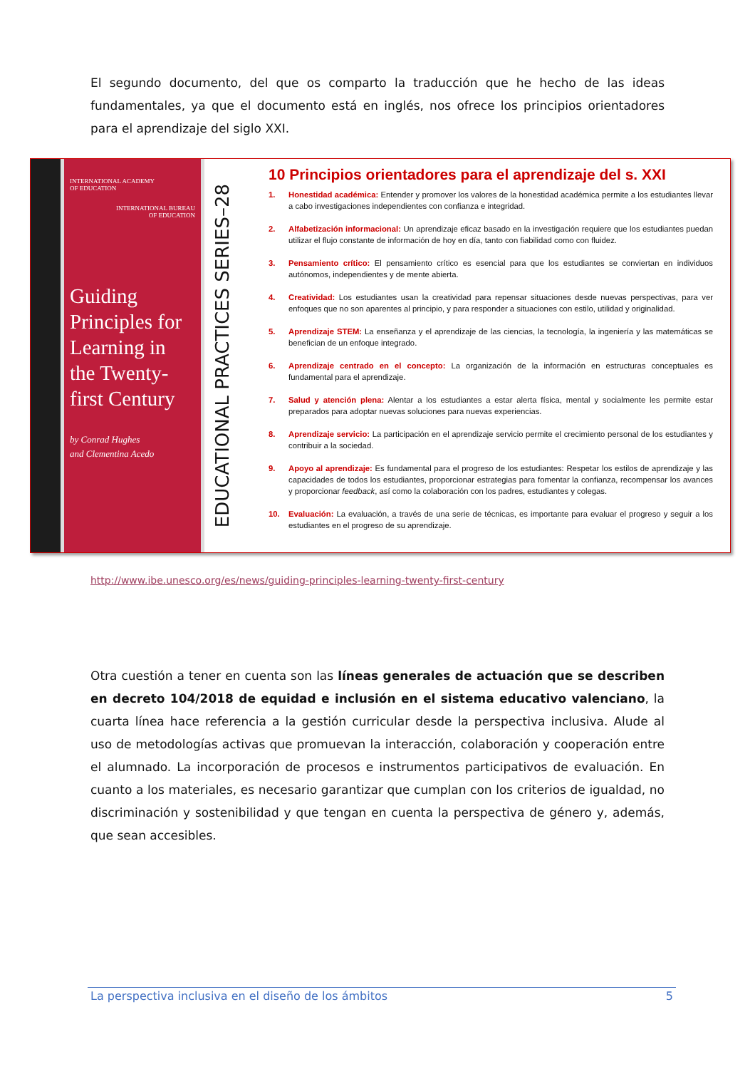El segundo documento, del que os comparto la traducción que he hecho de las ideas fundamentales, ya que el documento está en inglés, nos ofrece los principios orientadores para el aprendizaje del siglo XXI.
INTERNATIONAL ACADEMY
OF EDUCATION
INTERNATIONAL BUREAU
OF EDUCATION
Guiding Principles for Learning in the Twenty-first Century
by Conrad Hughes
and Clementina Acedo
EDUCATIONAL PRACTICES SERIES–28
10 Principios orientadores para el aprendizaje del s. XXI
1. Honestidad académica: Entender y promover los valores de la honestidad académica permite a los estudiantes llevar a cabo investigaciones independientes con confianza e integridad.
2. Alfabetización informacional: Un aprendizaje eficaz basado en la investigación requiere que los estudiantes puedan utilizar el flujo constante de información de hoy en día, tanto con fiabilidad como con fluidez.
3. Pensamiento crítico: El pensamiento crítico es esencial para que los estudiantes se conviertan en individuos autónomos, independientes y de mente abierta.
4. Creatividad: Los estudiantes usan la creatividad para repensar situaciones desde nuevas perspectivas, para ver enfoques que no son aparentes al principio, y para responder a situaciones con estilo, utilidad y originalidad.
5. Aprendizaje STEM: La enseñanza y el aprendizaje de las ciencias, la tecnología, la ingeniería y las matemáticas se benefician de un enfoque integrado.
6. Aprendizaje centrado en el concepto: La organización de la información en estructuras conceptuales es fundamental para el aprendizaje.
7. Salud y atención plena: Alentar a los estudiantes a estar alerta física, mental y socialmente les permite estar preparados para adoptar nuevas soluciones para nuevas experiencias.
8. Aprendizaje servicio: La participación en el aprendizaje servicio permite el crecimiento personal de los estudiantes y contribuir a la sociedad.
9. Apoyo al aprendizaje: Es fundamental para el progreso de los estudiantes: Respetar los estilos de aprendizaje y las capacidades de todos los estudiantes, proporcionar estrategias para fomentar la confianza, recompensar los avances y proporcionar feedback, así como la colaboración con los padres, estudiantes y colegas.
10. Evaluación: La evaluación, a través de una serie de técnicas, es importante para evaluar el progreso y seguir a los estudiantes en el progreso de su aprendizaje.
http://www.ibe.unesco.org/es/news/guiding-principles-learning-twenty-first-century
Otra cuestión a tener en cuenta son las líneas generales de actuación que se describen en decreto 104/2018 de equidad e inclusión en el sistema educativo valenciano, la cuarta línea hace referencia a la gestión curricular desde la perspectiva inclusiva. Alude al uso de metodologías activas que promuevan la interacción, colaboración y cooperación entre el alumnado. La incorporación de procesos e instrumentos participativos de evaluación. En cuanto a los materiales, es necesario garantizar que cumplan con los criterios de igualdad, no discriminación y sostenibilidad y que tengan en cuenta la perspectiva de género y, además, que sean accesibles.
La perspectiva inclusiva en el diseño de los ámbitos 5